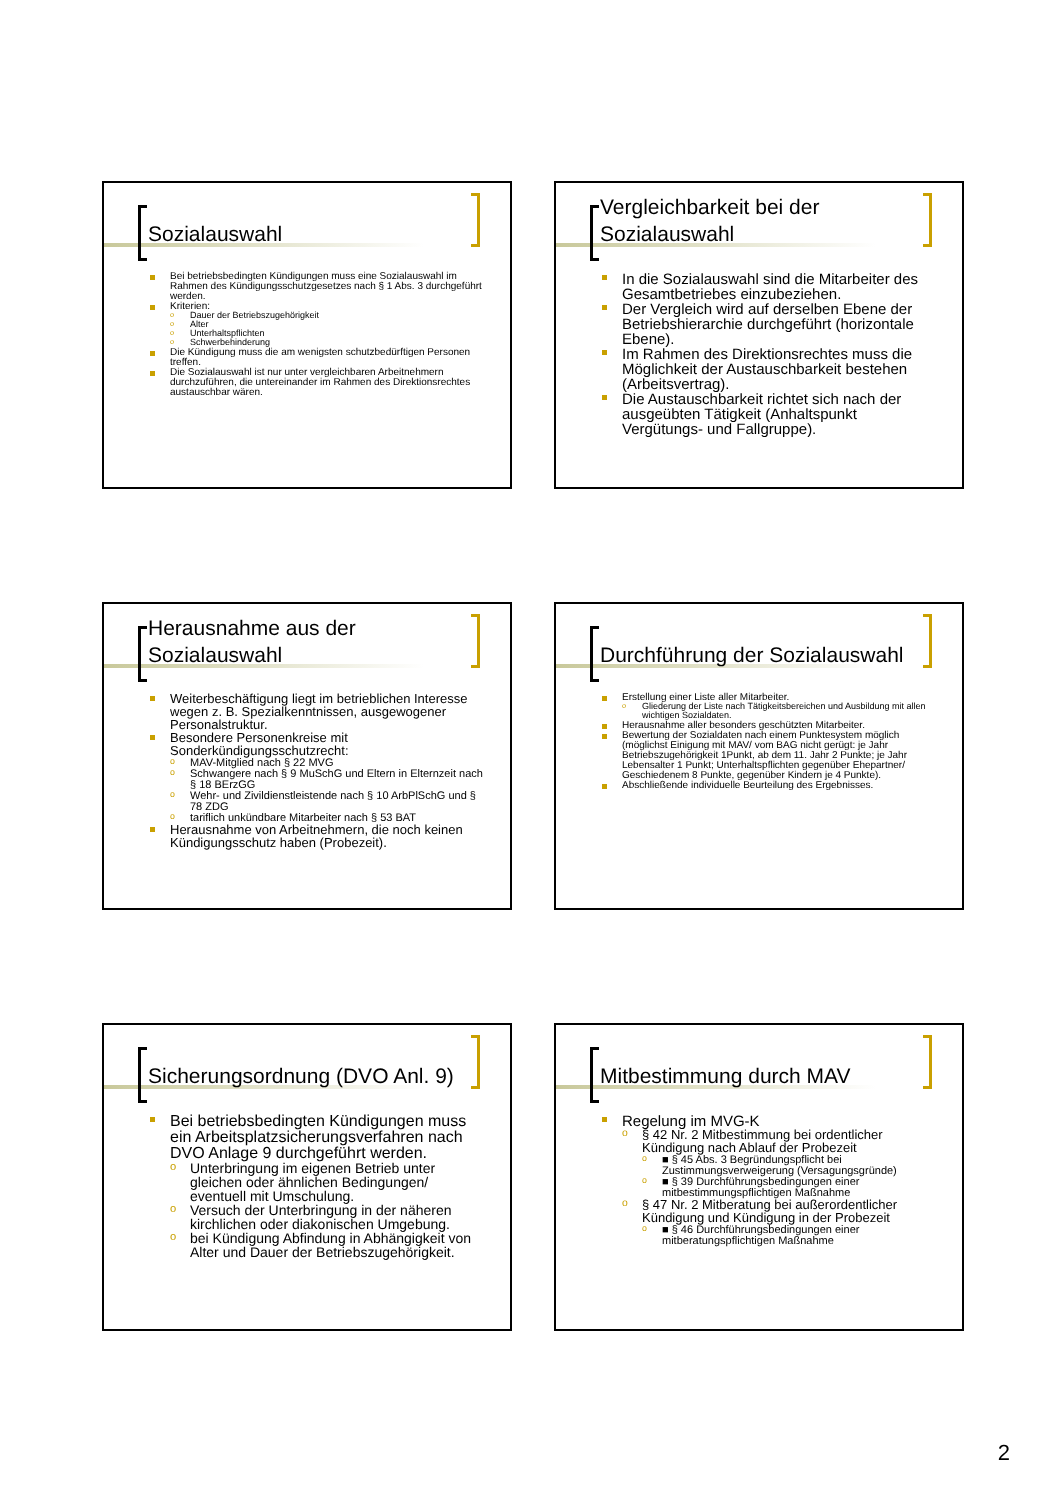Sozialauswahl
Bei betriebsbedingten Kündigungen muss eine Sozialauswahl im Rahmen des Kündigungsschutzgesetzes nach § 1 Abs. 3 durchgeführt werden.
Kriterien:
Dauer der Betriebszugehörigkeit
Alter
Unterhaltspflichten
Schwerbehinderung
Die Kündigung muss die am wenigsten schutzbedürftigen Personen treffen.
Die Sozialauswahl ist nur unter vergleichbaren Arbeitnehmern durchzuführen, die untereinander im Rahmen des Direktionsrechtes austauschbar wären.
Vergleichbarkeit bei der Sozialauswahl
In die Sozialauswahl sind die Mitarbeiter des Gesamtbetriebes einzubeziehen.
Der Vergleich wird auf derselben Ebene der Betriebshierarchie durchgeführt (horizontale Ebene).
Im Rahmen des Direktionsrechtes muss die Möglichkeit der Austauschbarkeit bestehen (Arbeitsvertrag).
Die Austauschbarkeit richtet sich nach der ausgeübten Tätigkeit (Anhaltspunkt Vergütungs- und Fallgruppe).
Herausnahme aus der Sozialauswahl
Weiterbeschäftigung liegt im betrieblichen Interesse wegen z. B. Spezialkenntnissen, ausgewogener Personalstruktur.
Besondere Personenkreise mit Sonderkündigungsschutzrecht:
MAV-Mitglied nach § 22 MVG
Schwangere nach § 9 MuSchG und Eltern in Elternzeit nach § 18 BErzGG
Wehr- und Zivildienstleistende nach § 10 ArbPlSchG und § 78 ZDG
tariflich unkündbare Mitarbeiter nach § 53 BAT
Herausnahme von Arbeitnehmern, die noch keinen Kündigungsschutz haben (Probezeit).
Durchführung der Sozialauswahl
Erstellung einer Liste aller Mitarbeiter.
Gliederung der Liste nach Tätigkeitsbereichen und Ausbildung mit allen wichtigen Sozialdaten.
Herausnahme aller besonders geschützten Mitarbeiter.
Bewertung der Sozialdaten nach einem Punktesystem möglich (möglichst Einigung mit MAV/ vom BAG nicht gerügt: je Jahr Betriebszugehörigkeit 1Punkt, ab dem 11. Jahr 2 Punkte; je Jahr Lebensalter 1 Punkt; Unterhaltspflichten gegenüber Ehepartner/ Geschiedenem 8 Punkte, gegenüber Kindern je 4 Punkte).
Abschließende individuelle Beurteilung des Ergebnisses.
Sicherungsordnung (DVO Anl. 9)
Bei betriebsbedingten Kündigungen muss ein Arbeitsplatzsicherungsverfahren nach DVO Anlage 9 durchgeführt werden.
Unterbringung im eigenen Betrieb unter gleichen oder ähnlichen Bedingungen/ eventuell mit Umschulung.
Versuch der Unterbringung in der näheren kirchlichen oder diakonischen Umgebung.
bei Kündigung Abfindung in Abhängigkeit von Alter und Dauer der Betriebszugehörigkeit.
Mitbestimmung durch MAV
Regelung im MVG-K
§ 42 Nr. 2 Mitbestimmung bei ordentlicher Kündigung nach Ablauf der Probezeit
■ § 45 Abs. 3 Begründungspflicht bei Zustimmungsverweigerung (Versagungsgründe)
■ § 39 Durchführungsbedingungen einer mitbestimmungspflichtigen Maßnahme
§ 47 Nr. 2 Mitberatung bei außerordentlicher Kündigung und Kündigung in der Probezeit
■ § 46 Durchführungsbedingungen einer mitberatungspflichtigen Maßnahme
2